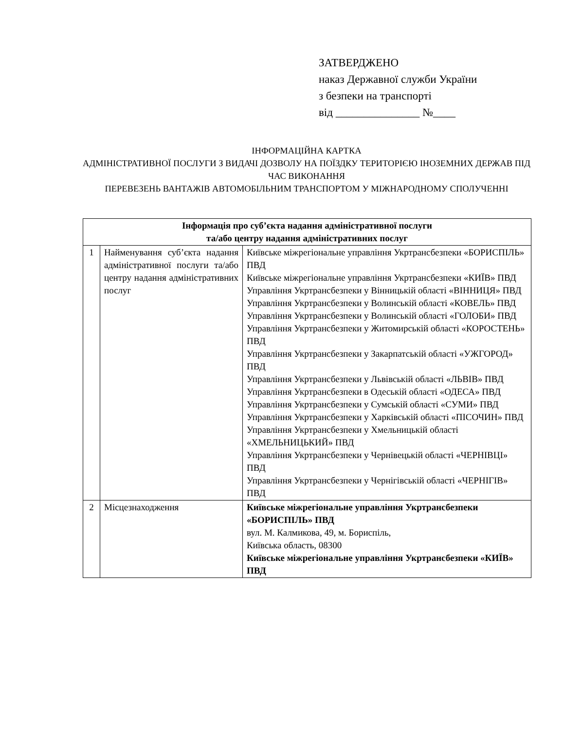ЗАТВЕРДЖЕНО
наказ Державної служби України
з безпеки на транспорті
від _______________ №____
ІНФОРМАЦІЙНА КАРТКА
АДМІНІСТРАТИВНОЇ ПОСЛУГИ З ВИДАЧІ ДОЗВОЛУ НА ПОЇЗДКУ ТЕРИТОРІЄЮ ІНОЗЕМНИХ ДЕРЖАВ ПІД ЧАС ВИКОНАННЯ
ПЕРЕВЕЗЕНЬ ВАНТАЖІВ АВТОМОБІЛЬНИМ ТРАНСПОРТОМ У МІЖНАРОДНОМУ СПОЛУЧЕННІ
| Інформація про суб’єкта надання адміністративної послуги та/або центру надання адміністративних послуг | | |
| --- | --- | --- |
| 1 | Найменування суб’єкта надання адміністративної послуги та/або центру надання адміністративних послуг | Київське міжрегіональне управління Укртрансбезпеки «БОРИСПІЛЬ» ПВД Київське міжрегіональне управління Укртрансбезпеки «КИЇВ» ПВД Управління Укртрансбезпеки у Вінницькій області «ВІННИЦЯ» ПВД Управління Укртрансбезпеки у Волинській області «КОВЕЛЬ» ПВД Управління Укртрансбезпеки у Волинській області «ГОЛОБИ» ПВД Управління Укртрансбезпеки у Житомирській області «КОРОСТЕНЬ» ПВД Управління Укртрансбезпеки у Закарпатській області «УЖГОРОД» ПВД Управління Укртрансбезпеки у Львівській області «ЛЬВІВ» ПВД Управління Укртрансбезпеки в Одеській області «ОДЕСА» ПВД Управління Укртрансбезпеки у Сумській області «СУМИ» ПВД Управління Укртрансбезпеки у Харківській області «ПІСОЧИН» ПВД Управління Укртрансбезпеки у Хмельницькій області «ХМЕЛЬНИЦЬКИЙ» ПВД Управління Укртрансбезпеки у Чернівецькій області «ЧЕРНІВЦІ» ПВД Управління Укртрансбезпеки у Чернігівській області «ЧЕРНІГІВ» ПВД |
| 2 | Місцезнаходження | Київське міжрегіональне управління Укртрансбезпеки «БОРИСПІЛЬ» ПВД вул. М. Калмикова, 49, м. Бориспіль, Київська область, 08300 Київське міжрегіональне управління Укртрансбезпеки «КИЇВ» ПВД |